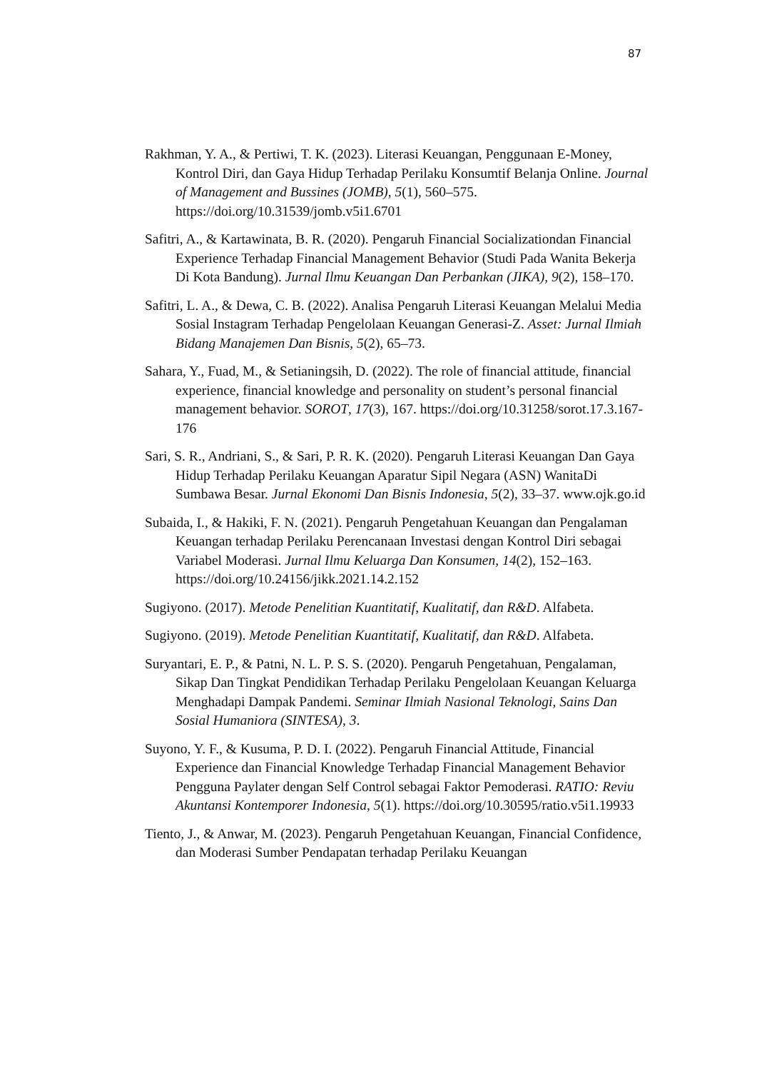87
Rakhman, Y. A., & Pertiwi, T. K. (2023). Literasi Keuangan, Penggunaan E-Money, Kontrol Diri, dan Gaya Hidup Terhadap Perilaku Konsumtif Belanja Online. Journal of Management and Bussines (JOMB), 5(1), 560–575. https://doi.org/10.31539/jomb.v5i1.6701
Safitri, A., & Kartawinata, B. R. (2020). Pengaruh Financial Socializationdan Financial Experience Terhadap Financial Management Behavior (Studi Pada Wanita Bekerja Di Kota Bandung). Jurnal Ilmu Keuangan Dan Perbankan (JIKA), 9(2), 158–170.
Safitri, L. A., & Dewa, C. B. (2022). Analisa Pengaruh Literasi Keuangan Melalui Media Sosial Instagram Terhadap Pengelolaan Keuangan Generasi-Z. Asset: Jurnal Ilmiah Bidang Manajemen Dan Bisnis, 5(2), 65–73.
Sahara, Y., Fuad, M., & Setianingsih, D. (2022). The role of financial attitude, financial experience, financial knowledge and personality on student’s personal financial management behavior. SOROT, 17(3), 167. https://doi.org/10.31258/sorot.17.3.167-176
Sari, S. R., Andriani, S., & Sari, P. R. K. (2020). Pengaruh Literasi Keuangan Dan Gaya Hidup Terhadap Perilaku Keuangan Aparatur Sipil Negara (ASN) WanitaDi Sumbawa Besar. Jurnal Ekonomi Dan Bisnis Indonesia, 5(2), 33–37. www.ojk.go.id
Subaida, I., & Hakiki, F. N. (2021). Pengaruh Pengetahuan Keuangan dan Pengalaman Keuangan terhadap Perilaku Perencanaan Investasi dengan Kontrol Diri sebagai Variabel Moderasi. Jurnal Ilmu Keluarga Dan Konsumen, 14(2), 152–163. https://doi.org/10.24156/jikk.2021.14.2.152
Sugiyono. (2017). Metode Penelitian Kuantitatif, Kualitatif, dan R&D. Alfabeta.
Sugiyono. (2019). Metode Penelitian Kuantitatif, Kualitatif, dan R&D. Alfabeta.
Suryantari, E. P., & Patni, N. L. P. S. S. (2020). Pengaruh Pengetahuan, Pengalaman, Sikap Dan Tingkat Pendidikan Terhadap Perilaku Pengelolaan Keuangan Keluarga Menghadapi Dampak Pandemi. Seminar Ilmiah Nasional Teknologi, Sains Dan Sosial Humaniora (SINTESA), 3.
Suyono, Y. F., & Kusuma, P. D. I. (2022). Pengaruh Financial Attitude, Financial Experience dan Financial Knowledge Terhadap Financial Management Behavior Pengguna Paylater dengan Self Control sebagai Faktor Pemoderasi. RATIO: Reviu Akuntansi Kontemporer Indonesia, 5(1). https://doi.org/10.30595/ratio.v5i1.19933
Tiento, J., & Anwar, M. (2023). Pengaruh Pengetahuan Keuangan, Financial Confidence, dan Moderasi Sumber Pendapatan terhadap Perilaku Keuangan